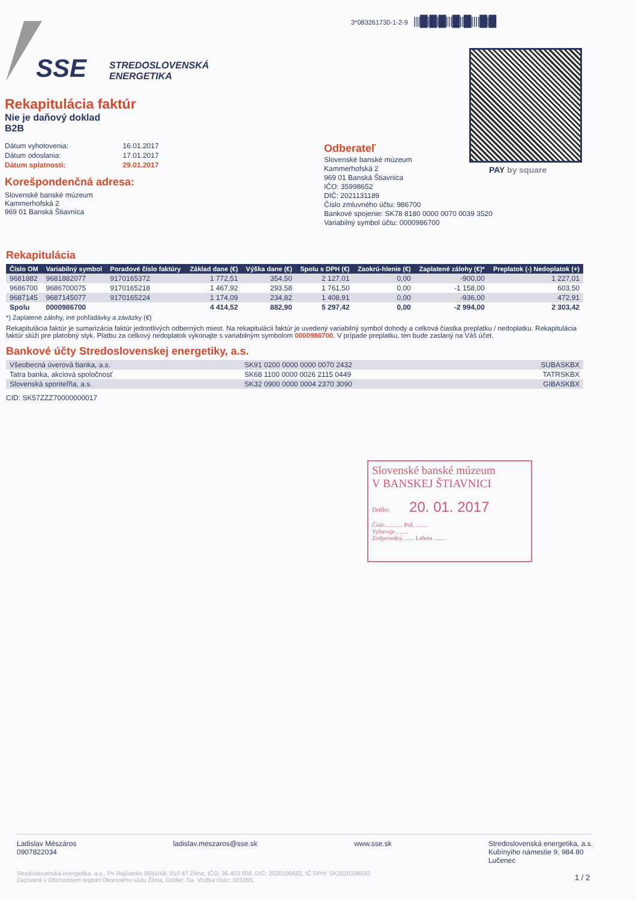3*083261730-1-2-9 |||█|█|█|||█||█||||█|█
SSE
STREDOSLOVENSKÁ
ENERGETIKA
PAY by square
Rekapitulácia faktúr
Nie je daňový doklad
B2B
| Dátum vyhotovenia: | 16.01.2017 |
| Dátum odoslania: | 17.01.2017 |
| Dátum splatnosti: | 29.01.2017 |
Korešpondenčná adresa:
Slovenské banské múzeum
Kammerhofská 2
969 01 Banská Štiavnica
Odberateľ
Slovenské banské múzeum
Kammerhofská 2
969 01 Banská Štiavnica
IČO: 35998652
DIČ: 2021131189
Číslo zmluvného účtu: 986700
Bankové spojenie: SK78 8180 0000 0070 0039 3520
Variabilný symbol účtu: 0000986700
Rekapitulácia
| Číslo OM | Variabilný symbol | Poradové číslo faktúry | Základ dane (€) | Výška dane (€) | Spolu s DPH (€) | Zaokrú-hlenie (€) | Zaplatené zálohy (€)* | Preplatok (-) Nedoplatok (+) |
| --- | --- | --- | --- | --- | --- | --- | --- | --- |
| 9681882 | 9681882077 | 9170165372 | 1 772,51 | 354,50 | 2 127,01 | 0,00 | -900,00 | 1 227,01 |
| 9686700 | 9686700075 | 9170165218 | 1 467,92 | 293,58 | 1 761,50 | 0,00 | -1 158,00 | 603,50 |
| 9687145 | 9687145077 | 9170165224 | 1 174,09 | 234,82 | 1 408,91 | 0,00 | -936,00 | 472,91 |
| Spolu | 0000986700 | | 4 414,52 | 882,90 | 5 297,42 | 0,00 | -2 994,00 | 2 303,42 |
*) Zaplatené zálohy, iné pohľadávky a záväzky (€)
Rekapitulácia faktúr je sumarizácia faktúr jednotlivých odberných miest. Na rekapitulácii faktúr je uvedený variabilný symbol dohody a celková čiastka preplatku / nedoplatku. Rekapitulácia faktúr slúži pre platobný styk. Platbu za celkový nedoplatok vykonajte s variabilným symbolom 0000986700. V prípade preplatku, ten bude zaslaný na Váš účet.
Bankové účty Stredoslovenskej energetiky, a.s.
| Všeobecná úverová banka, a.s. | SK91 0200 0000 0000 0070 2432 | SUBASKBX |
| Tatra banka, akciová spoločnosť | SK68 1100 0000 0026 2115 0449 | TATRSKBX |
| Slovenská sporiteľňa, a.s. | SK32 0900 0000 0004 2370 3090 | GIBASKBX |
CID: SK57ZZZ70000000017
Slovenské banské múzeum
V BANSKEJ ŠTIAVNICI
Došlo: 20. 01. 2017
Číslo............ Príl. ........
Vybavuje ........
Zodpovedný........ Lehota ........
Ladislav Mészáros
0907822034
ladislav.meszaros@sse.sk www.sse.sk Stredoslovenská energetika, a.s.
Kubínyiho námestie 9, 984 80
Lučenec
Stredoslovenská energetika, a.s., Pri Rajčianke 8591/4B, 010 47 Žilina, IČO: 36 403 008, DIČ: 2020106682, IČ DPH: SK2020106682
Zapísaná v Obchodnom registri Okresného súdu Žilina, Oddiel: Sa, Vložka číslo: 10328/L
1 / 2